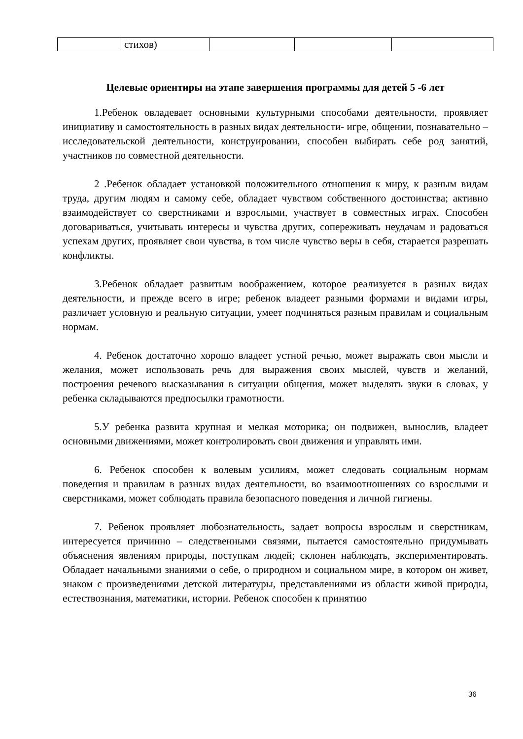| | стихов) | | | |
Целевые ориентиры на этапе завершения программы для детей 5 -6 лет
1.Ребенок овладевает основными культурными способами деятельности, проявляет инициативу и самостоятельность в разных видах деятельности- игре, общении, познавательно – исследовательской деятельности, конструировании, способен выбирать себе род занятий, участников по совместной деятельности.
2 .Ребенок обладает установкой положительного отношения к миру, к разным видам труда, другим людям и самому себе, обладает чувством собственного достоинства; активно взаимодействует со сверстниками и взрослыми, участвует в совместных играх. Способен договариваться, учитывать интересы и чувства других, сопереживать неудачам и радоваться успехам других, проявляет свои чувства, в том числе чувство веры в себя, старается разрешать конфликты.
3.Ребенок обладает развитым воображением, которое реализуется в разных видах деятельности, и прежде всего в игре; ребенок владеет разными формами и видами игры, различает условную и реальную ситуации, умеет подчиняться разным правилам и социальным нормам.
4. Ребенок достаточно хорошо владеет устной речью, может выражать свои мысли и желания, может использовать речь для выражения своих мыслей, чувств и желаний, построения речевого высказывания в ситуации общения, может выделять звуки в словах, у ребенка складываются предпосылки грамотности.
5.У ребенка развита крупная и мелкая моторика; он подвижен, вынослив, владеет основными движениями, может контролировать свои движения и управлять ими.
6. Ребенок способен к волевым усилиям, может следовать социальным нормам поведения и правилам в разных видах деятельности, во взаимоотношениях со взрослыми и сверстниками, может соблюдать правила безопасного поведения и личной гигиены.
7. Ребенок проявляет любознательность, задает вопросы взрослым и сверстникам, интересуется причинно – следственными связями, пытается самостоятельно придумывать объяснения явлениям природы, поступкам людей; склонен наблюдать, экспериментировать. Обладает начальными знаниями о себе, о природном и социальном мире, в котором он живет, знаком с произведениями детской литературы, представлениями из области живой природы, естествознания, математики, истории. Ребенок способен к принятию
36